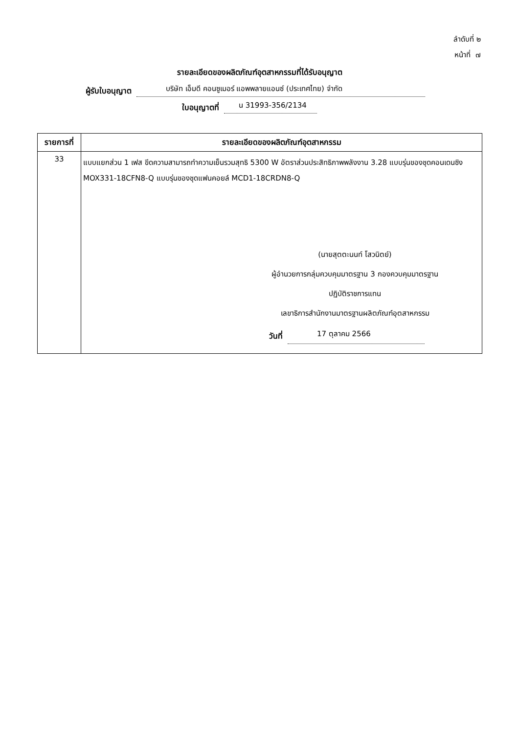ลำดับที่ ๒
หน้าที่ ๗
รายละเอียดของผลิตภัณฑ์อุตสาหกรรมที่ได้รับอนุญาต
ผู้รับใบอนุญาต บริษัท เอ็มดี คอนซูเมอร์ แอพพลายแอนซ์ (ประเทศไทย) จำกัด
ใบอนุญาตที่ น 31993-356/2134
| รายการที่ | รายละเอียดของผลิตภัณฑ์อุตสาหกรรม |
| --- | --- |
| 33 | แบบแยกส่วน 1 เฟส ขีดความสามารถทำความเย็นรวมสุทธิ 5300 W อัตราส่วนประสิทธิภาพพลังงาน 3.28 แบบรุ่นของชุดคอนเดนซิง MOX331-18CFN8-Q แบบรุ่นของชุดแฟนคอยล์ MCD1-18CRDN8-Q (นายสุตตะนนท์ โสวนิตย์) ผู้อำนวยการกลุ่มควบคุมมาตรฐาน 3 กองควบคุมมาตรฐาน ปฏิบัติราชการแทน เลขาธิการสำนักงานมาตรฐานผลิตภัณฑ์อุตสาหกรรม วันที่ 17 ตุลาคม 2566 |